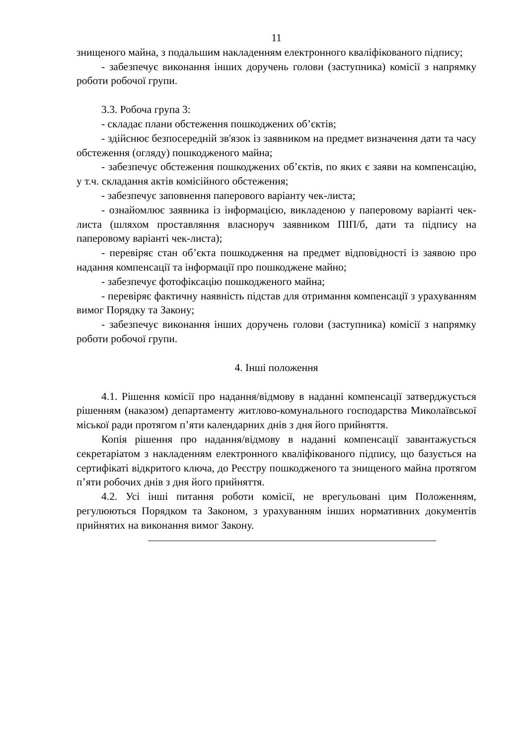11
знищеного майна, з подальшим накладенням електронного кваліфікованого підпису;
- забезпечує виконання інших доручень голови (заступника) комісії з напрямку роботи робочої групи.
3.3. Робоча група 3:
- складає плани обстеження пошкоджених об’єктів;
- здійснює безпосередній зв'язок із заявником на предмет визначення дати та часу обстеження (огляду) пошкодженого майна;
- забезпечує обстеження пошкоджених об’єктів, по яких є заяви на компенсацію, у т.ч. складання актів комісійного обстеження;
- забезпечує заповнення паперового варіанту чек-листа;
- ознайомлює заявника із інформацією, викладеною у паперовому варіанті чек-листа (шляхом проставляння власноруч заявником ПІП/б, дати та підпису на паперовому варіанті чек-листа);
- перевіряє стан об’єкта пошкодження на предмет відповідності із заявою про надання компенсації та інформації про пошкоджене майно;
- забезпечує фотофіксацію пошкодженого майна;
- перевіряє фактичну наявність підстав для отримання компенсації з урахуванням вимог Порядку та Закону;
- забезпечує виконання інших доручень голови (заступника) комісії з напрямку роботи робочої групи.
4. Інші положення
4.1. Рішення комісії про надання/відмову в наданні компенсації затверджується рішенням (наказом) департаменту житлово-комунального господарства Миколаївської міської ради протягом п’яти календарних днів з дня його прийняття.
Копія рішення про надання/відмову в наданні компенсації завантажується секретаріатом з накладенням електронного кваліфікованого підпису, що базується на сертифікаті відкритого ключа, до Реєстру пошкодженого та знищеного майна протягом п’яти робочих днів з дня його прийняття.
4.2. Усі інші питання роботи комісії, не врегульовані цим Положенням, регулюються Порядком та Законом, з урахуванням інших нормативних документів прийнятих на виконання вимог Закону.